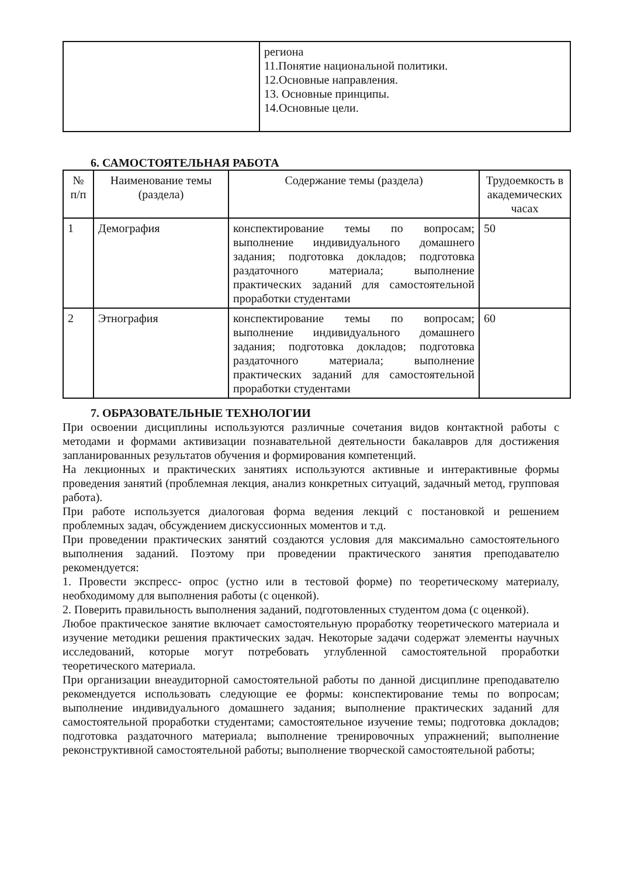| | региона 11.Понятие национальной политики. 12.Основные направления. 13. Основные принципы. 14.Основные цели. |
6. САМОСТОЯТЕЛЬНАЯ РАБОТА
| № п/п | Наименование темы (раздела) | Содержание темы (раздела) | Трудоемкость в академических часах |
| --- | --- | --- | --- |
| 1 | Демография | конспектирование темы по вопросам; выполнение индивидуального домашнего задания; подготовка докладов; подготовка раздаточного материала; выполнение практических заданий для самостоятельной проработки студентами | 50 |
| 2 | Этнография | конспектирование темы по вопросам; выполнение индивидуального домашнего задания; подготовка докладов; подготовка раздаточного материала; выполнение практических заданий для самостоятельной проработки студентами | 60 |
7. ОБРАЗОВАТЕЛЬНЫЕ ТЕХНОЛОГИИ
При освоении дисциплины используются различные сочетания видов контактной работы с методами и формами активизации познавательной деятельности бакалавров для достижения запланированных результатов обучения и формирования компетенций.
На лекционных и практических занятиях используются активные и интерактивные формы проведения занятий (проблемная лекция, анализ конкретных ситуаций, задачный метод, групповая работа).
При работе используется диалоговая форма ведения лекций с постановкой и решением проблемных задач, обсуждением дискуссионных моментов и т.д.
При проведении практических занятий создаются условия для максимально самостоятельного выполнения заданий. Поэтому при проведении практического занятия преподавателю рекомендуется:
1. Провести экспресс- опрос (устно или в тестовой форме) по теоретическому материалу, необходимому для выполнения работы (с оценкой).
2. Поверить правильность выполнения заданий, подготовленных студентом дома (с оценкой).
Любое практическое занятие включает самостоятельную проработку теоретического материала и изучение методики решения практических задач. Некоторые задачи содержат элементы научных исследований, которые могут потребовать углубленной самостоятельной проработки теоретического материала.
При организации внеаудиторной самостоятельной работы по данной дисциплине преподавателю рекомендуется использовать следующие ее формы: конспектирование темы по вопросам; выполнение индивидуального домашнего задания; выполнение практических заданий для самостоятельной проработки студентами; самостоятельное изучение темы; подготовка докладов; подготовка раздаточного материала; выполнение тренировочных упражнений; выполнение реконструктивной самостоятельной работы; выполнение творческой самостоятельной работы;